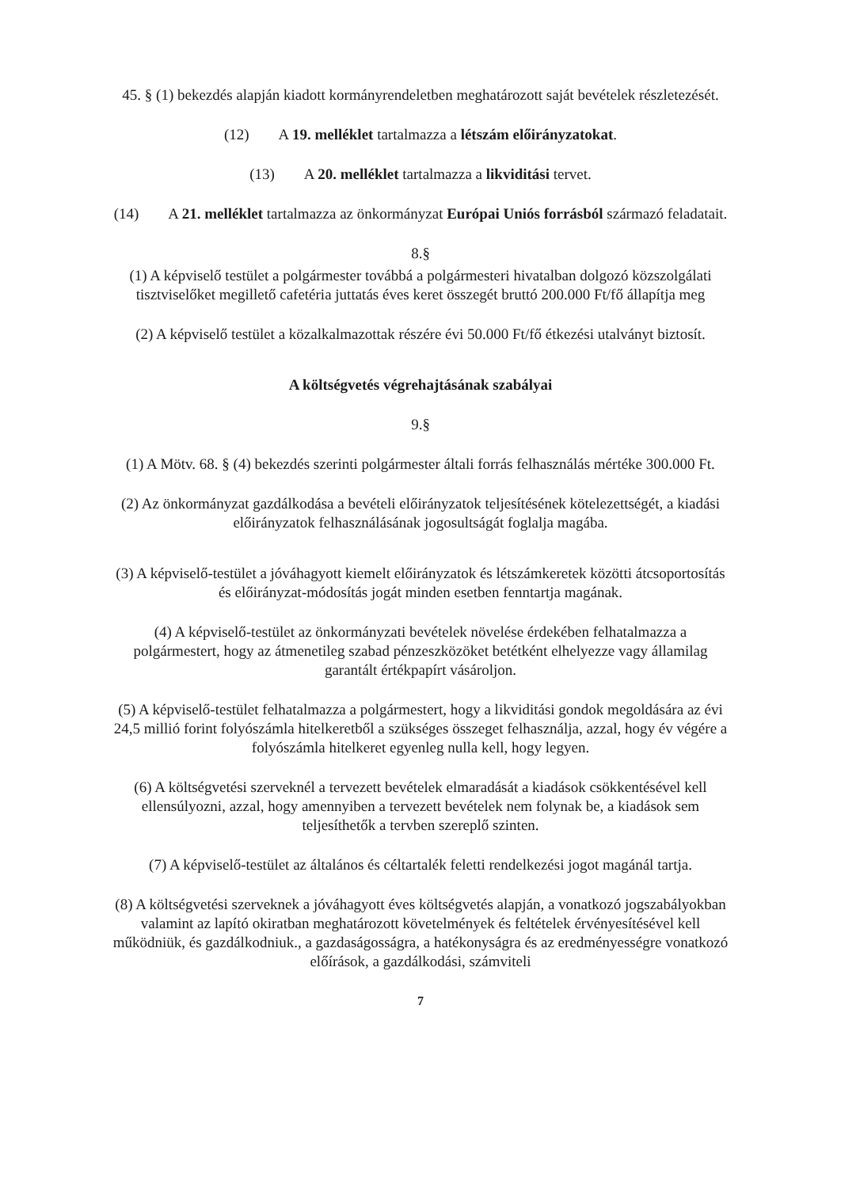45. § (1) bekezdés alapján kiadott kormányrendeletben meghatározott saját bevételek részletezését.
(12) A 19. melléklet tartalmazza a létszám előirányzatokat.
(13) A 20. melléklet tartalmazza a likviditási tervet.
(14) A 21. melléklet tartalmazza az önkormányzat Európai Uniós forrásból származó feladatait.
8.§
(1) A képviselő testület a polgármester továbbá a polgármesteri hivatalban dolgozó közszolgálati tisztviselőket megillető cafetéria juttatás éves keret összegét bruttó 200.000 Ft/fő állapítja meg
(2) A képviselő testület a közalkalmazottak részére évi 50.000 Ft/fő étkezési utalványt biztosít.
A költségvetés végrehajtásának szabályai
9.§
(1) A Mötv. 68. § (4) bekezdés szerinti polgármester általi forrás felhasználás mértéke 300.000 Ft.
(2) Az önkormányzat gazdálkodása a bevételi előirányzatok teljesítésének kötelezettségét, a kiadási előirányzatok felhasználásának jogosultságát foglalja magába.
(3) A képviselő-testület a jóváhagyott kiemelt előirányzatok és létszámkeretek közötti átcsoportosítás és előirányzat-módosítás jogát minden esetben fenntartja magának.
(4) A képviselő-testület az önkormányzati bevételek növelése érdekében felhatalmazza a polgármestert, hogy az átmenetileg szabad pénzeszközöket betétként elhelyezze vagy államilag garantált értékpapírt vásároljon.
(5) A képviselő-testület felhatalmazza a polgármestert, hogy a likviditási gondok megoldására az évi 24,5 millió forint folyószámla hitelkeretből a szükséges összeget felhasználja, azzal, hogy év végére a folyószámla hitelkeret egyenleg nulla kell, hogy legyen.
(6) A költségvetési szerveknél a tervezett bevételek elmaradását a kiadások csökkentésével kell ellensúlyozni, azzal, hogy amennyiben a tervezett bevételek nem folynak be, a kiadások sem teljesíthetők a tervben szereplő szinten.
(7) A képviselő-testület az általános és céltartalék feletti rendelkezési jogot magánál tartja.
(8) A költségvetési szerveknek a jóváhagyott éves költségvetés alapján, a vonatkozó jogszabályokban valamint az lapító okiratban meghatározott követelmények és feltételek érvényesítésével kell működniük, és gazdálkodniuk., a gazdaságosságra, a hatékonyságra és az eredményességre vonatkozó előírások, a gazdálkodási, számviteli
7